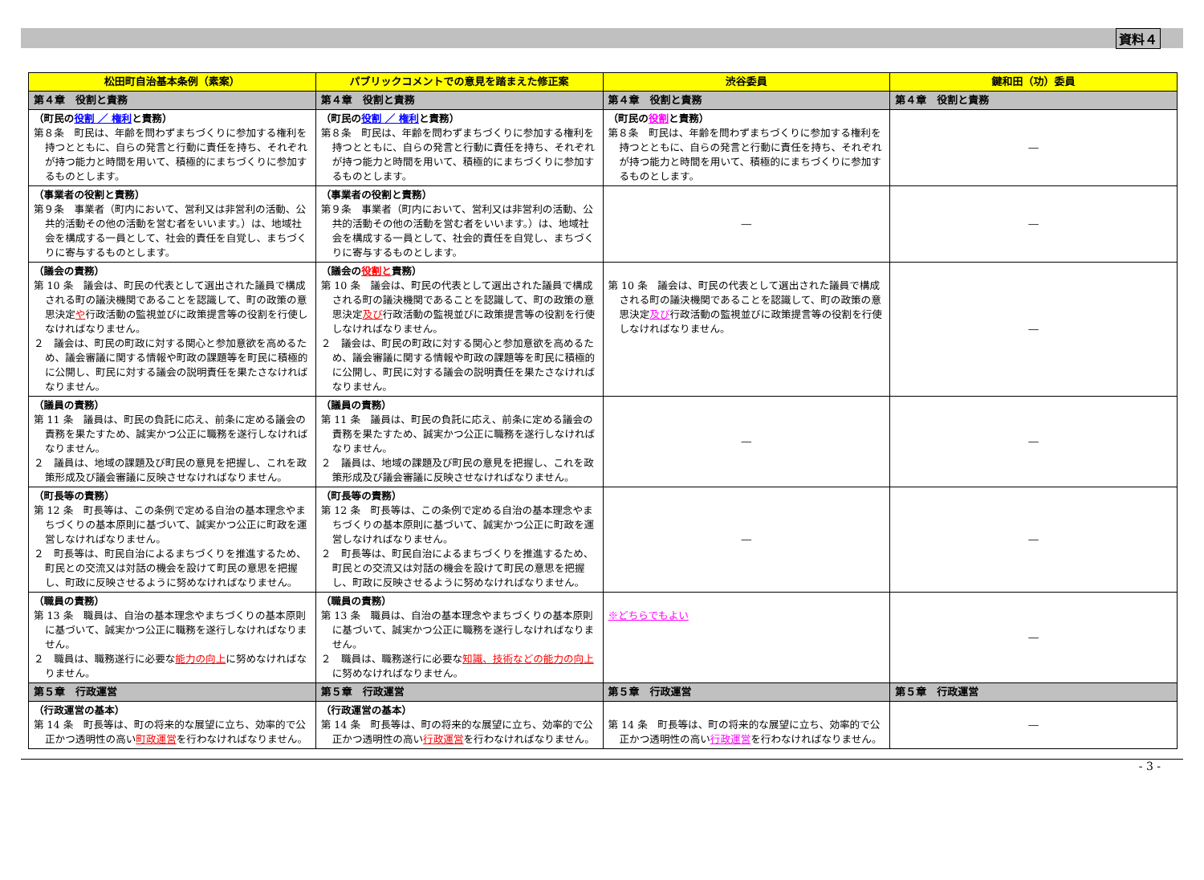資料４
| 松田町自治基本条例（素案） | パブリックコメントでの意見を踏まえた修正案 | 渋谷委員 | 鍵和田（功）委員 |
| --- | --- | --- | --- |
| 第４章 役割と責務 | 第４章 役割と責務 | 第４章 役割と責務 | 第４章 役割と責務 |
| （町民の 役割 ／ 権利 と責務） 第８条 町民は、年齢を問わずまちづくりに参加する権利を持つとともに、自らの発言と行動に責任を持ち、それぞれが持つ能力と時間を用いて、積極的にまちづくりに参加するものとします。 | （町民の 役割 ／ 権利 と責務） 第８条 町民は、年齢を問わずまちづくりに参加する権利を持つとともに、自らの発言と行動に責任を持ち、それぞれが持つ能力と時間を用いて、積極的にまちづくりに参加するものとします。 | （町民の 役割 と責務） 第８条 町民は、年齢を問わずまちづくりに参加する権利を持つとともに、自らの発言と行動に責任を持ち、それぞれが持つ能力と時間を用いて、積極的にまちづくりに参加するものとします。 | ― |
| （事業者の役割と責務） 第９条 事業者（町内において、営利又は非営利の活動、公共的活動その他の活動を営む者をいいます。）は、地域社会を構成する一員として、社会的責任を自覚し、まちづくりに寄与するものとします。 | （事業者の役割と責務） 第９条 事業者（町内において、営利又は非営利の活動、公共的活動その他の活動を営む者をいいます。）は、地域社会を構成する一員として、社会的責任を自覚し、まちづくりに寄与するものとします。 | ― | ― |
| （議会の責務） 第 10 条 議会は、町民の代表として選出された議員で構成される町の議決機関であることを認識して、町の政策の意思決定 や 行政活動の監視並びに政策提言等の役割を行使しなければなりません。 ２ 議会は、町民の町政に対する関心と参加意欲を高めるため、議会審議に関する情報や町政の課題等を町民に積極的に公開し、町民に対する議会の説明責任を果たさなければなりません。 | （議会の 役割と 責務） 第 10 条 議会は、町民の代表として選出された議員で構成される町の議決機関であることを認識して、町の政策の意思決定 及び 行政活動の監視並びに政策提言等の役割を行使しなければなりません。 ２ 議会は、町民の町政に対する関心と参加意欲を高めるため、議会審議に関する情報や町政の課題等を町民に積極的に公開し、町民に対する議会の説明責任を果たさなければなりません。 | 第 10 条 議会は、町民の代表として選出された議員で構成される町の議決機関であることを認識して、町の政策の意思決定 及び 行政活動の監視並びに政策提言等の役割を行使しなければなりません。 | ― |
| （議員の責務） 第 11 条 議員は、町民の負託に応え、前条に定める議会の責務を果たすため、誠実かつ公正に職務を遂行しなければなりません。 ２ 議員は、地域の課題及び町民の意見を把握し、これを政策形成及び議会審議に反映させなければなりません。 | （議員の責務） 第 11 条 議員は、町民の負託に応え、前条に定める議会の責務を果たすため、誠実かつ公正に職務を遂行しなければなりません。 ２ 議員は、地域の課題及び町民の意見を把握し、これを政策形成及び議会審議に反映させなければなりません。 | ― | ― |
| （町長等の責務） 第 12 条 町長等は、この条例で定める自治の基本理念やまちづくりの基本原則に基づいて、誠実かつ公正に町政を運営しなければなりません。 ２ 町長等は、町民自治によるまちづくりを推進するため、町民との交流又は対話の機会を設けて町民の意思を把握し、町政に反映させるように努めなければなりません。 | （町長等の責務） 第 12 条 町長等は、この条例で定める自治の基本理念やまちづくりの基本原則に基づいて、誠実かつ公正に町政を運営しなければなりません。 ２ 町長等は、町民自治によるまちづくりを推進するため、町民との交流又は対話の機会を設けて町民の意思を把握し、町政に反映させるように努めなければなりません。 | ― | ― |
| （職員の責務） 第 13 条 職員は、自治の基本理念やまちづくりの基本原則に基づいて、誠実かつ公正に職務を遂行しなければなりません。 ２ 職員は、職務遂行に必要な 能力の向上 に努めなければなりません。 | （職員の責務） 第 13 条 職員は、自治の基本理念やまちづくりの基本原則に基づいて、誠実かつ公正に職務を遂行しなければなりません。 ２ 職員は、職務遂行に必要な 知識、技術などの能力の向上 に努めなければなりません。 | ※どちらでもよい | ― |
| 第５章 行政運営 | 第５章 行政運営 | 第５章 行政運営 | 第５章 行政運営 |
| （行政運営の基本） 第 14 条 町長等は、町の将来的な展望に立ち、効率的で公正かつ透明性の高い 町政運営 を行わなければなりません。 | （行政運営の基本） 第 14 条 町長等は、町の将来的な展望に立ち、効率的で公正かつ透明性の高い 行政運営 を行わなければなりません。 | 第 14 条 町長等は、町の将来的な展望に立ち、効率的で公正かつ透明性の高い 行政運営 を行わなければなりません。 | ― |
- 3 -